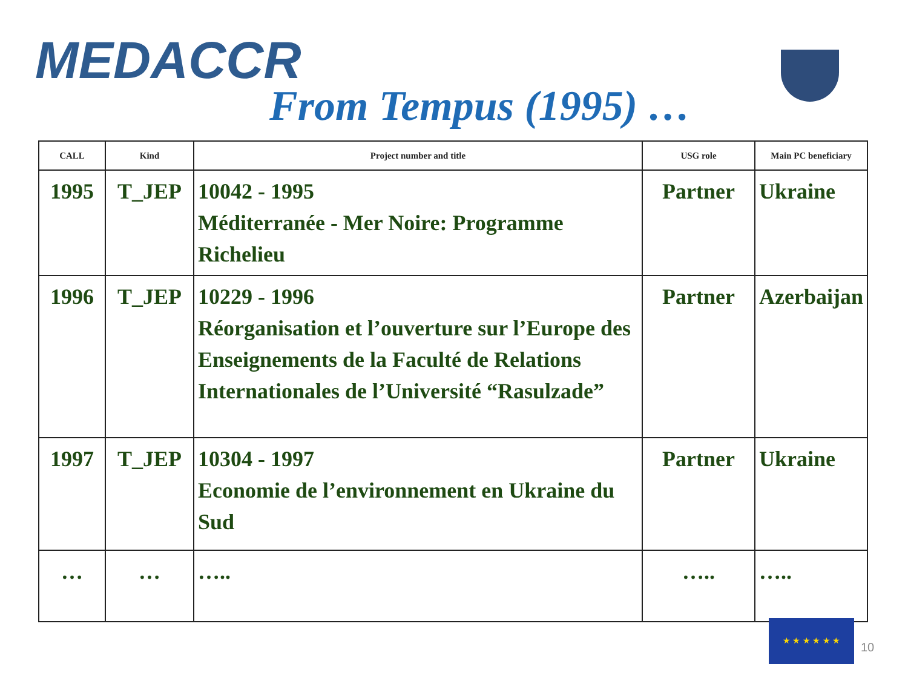MEDACCR
From Tempus (1995) …
| CALL | Kind | Project number and title | USG role | Main PC beneficiary |
| --- | --- | --- | --- | --- |
| 1995 | T_JEP | 10042 - 1995 Méditerranée - Mer Noire: Programme Richelieu | Partner | Ukraine |
| 1996 | T_JEP | 10229 - 1996 Réorganisation et l’ouverture sur l’Europe des Enseignements de la Faculté de Relations Internationales de l’Université “Rasulzade” | Partner | Azerbaijan |
| 1997 | T_JEP | 10304 - 1997 Economie de l’environnement en Ukraine du Sud | Partner | Ukraine |
| … | … | ….. | ….. | ….. |
★ ★ ★ ★ ★ ★
10